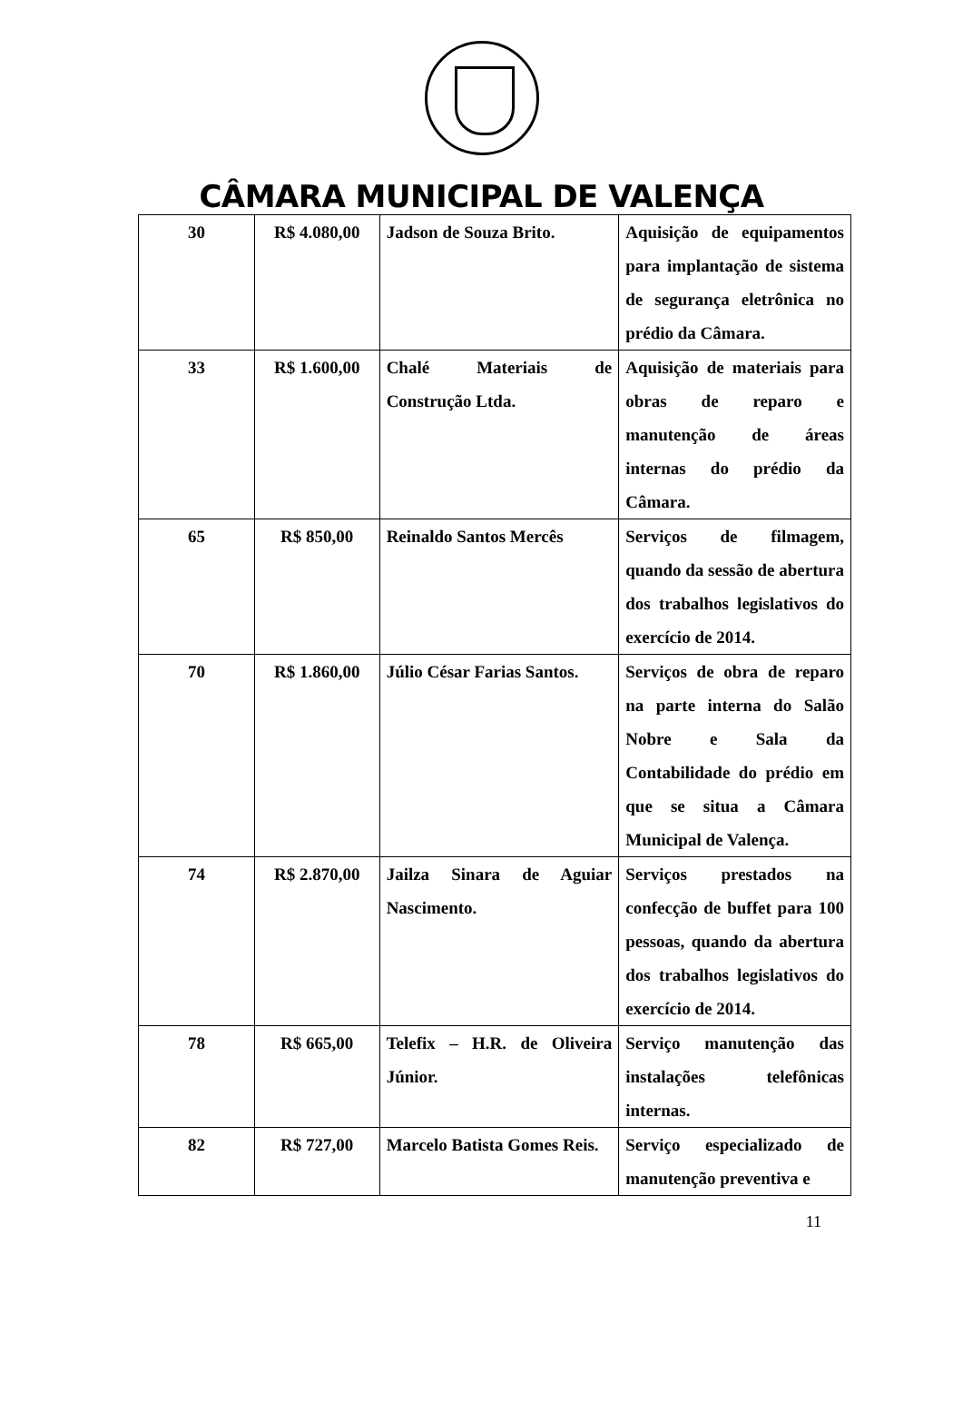CÂMARA MUNICIPAL DE VALENÇA
| 30 | R$ 4.080,00 | Jadson de Souza Brito. | Aquisição de equipamentos para implantação de sistema de segurança eletrônica no prédio da Câmara. |
| 33 | R$ 1.600,00 | Chalé Materiais de Construção Ltda. | Aquisição de materiais para obras de reparo e manutenção de áreas internas do prédio da Câmara. |
| 65 | R$ 850,00 | Reinaldo Santos Mercês | Serviços de filmagem, quando da sessão de abertura dos trabalhos legislativos do exercício de 2014. |
| 70 | R$ 1.860,00 | Júlio César Farias Santos. | Serviços de obra de reparo na parte interna do Salão Nobre e Sala da Contabilidade do prédio em que se situa a Câmara Municipal de Valença. |
| 74 | R$ 2.870,00 | Jailza Sinara de Aguiar Nascimento. | Serviços prestados na confecção de buffet para 100 pessoas, quando da abertura dos trabalhos legislativos do exercício de 2014. |
| 78 | R$ 665,00 | Telefix – H.R. de Oliveira Júnior. | Serviço manutenção das instalações telefônicas internas. |
| 82 | R$ 727,00 | Marcelo Batista Gomes Reis. | Serviço especializado de manutenção preventiva e |
11